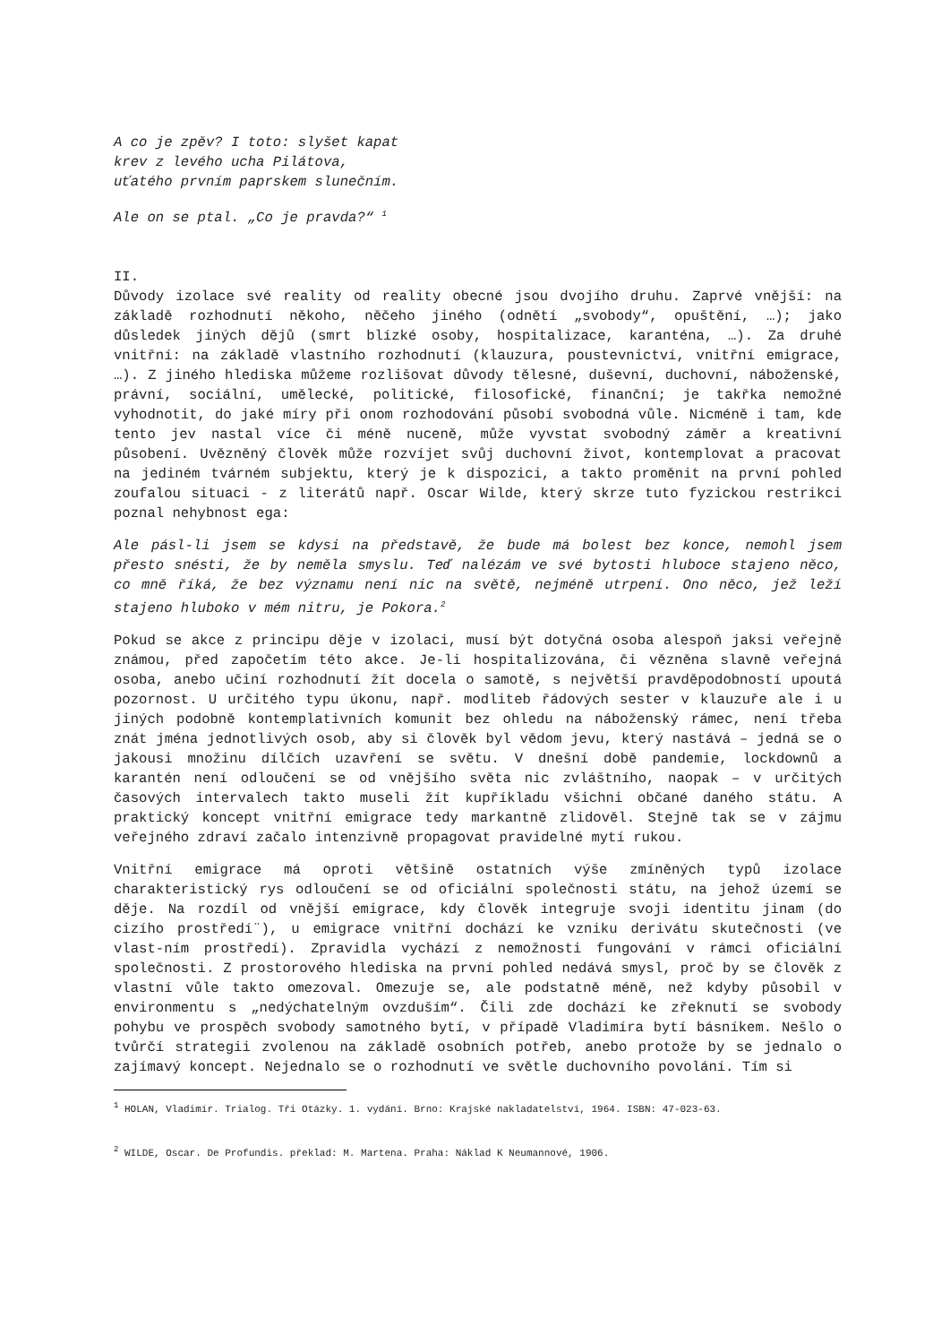A co je zpěv? I toto: slyšet kapat
krev z levého ucha Pilátova,
uťatého prvním paprskem slunečním.
Ale on se ptal. „Co je pravda?“ <sup>1</sup>
II.
Důvody izolace své reality od reality obecné jsou dvojího druhu. Zaprvé vnější: na základě rozhodnutí někoho, něčeho jiného (odnětí „svobody“, opuštění, …); jako důsledek jiných dějů (smrt blízké osoby, hospitalizace, karanténa, …). Za druhé vnitřní: na základě vlastního rozhodnutí (klauzura, poustevnictví, vnitřní emigrace, …). Z jiného hlediska můžeme rozlišovat důvody tělesné, duševní, duchovní, náboženské, právní, sociální, umělecké, politické, filosofické, finanční; je takřka nemožné vyhodnotit, do jaké míry při onom rozhodování působí svobodná vůle. Nicméně i tam, kde tento jev nastal více či méně nuceně, může vyvstat svobodný záměr a kreativní působení. Uvězněný člověk může rozvíjet svůj duchovní život, kontemplovat a pracovat na jediném tvárném subjektu, který je k dispozici, a takto proměnit na první pohled zoufalou situaci - z literátů např. Oscar Wilde, který skrze tuto fyzickou restrikci poznal nehybnost ega:
Ale pásl-li jsem se kdysi na představě, že bude má bolest bez konce, nemohl jsem přesto snésti, že by neměla smyslu. Teď nalézám ve své bytosti hluboce stajeno něco, co mně říká, že bez významu není nic na světě, nejméně utrpení. Ono něco, jež leží stajeno hluboko v mém nitru, je Pokora.<sup>2</sup>
Pokud se akce z principu děje v izolaci, musí být dotyčná osoba alespoň jaksi veřejně známou, před započetím této akce. Je-li hospitalizována, či vězněna slavně veřejná osoba, anebo učiní rozhodnutí žít docela o samotě, s největší pravděpodobností upoutá pozornost. U určitého typu úkonu, např. modliteb řádových sester v klauzuře ale i u jiných podobně kontemplativních komunit bez ohledu na náboženský rámec, není třeba znát jména jednotlivých osob, aby si člověk byl vědom jevu, který nastává – jedná se o jakousi množinu dílčích uzavření se světu. V dnešní době pandemie, lockdownů a karantén není odloučení se od vnějšího světa nic zvláštního, naopak – v určitých časových intervalech takto museli žít kupříkladu všichni občané daného státu. A praktický koncept vnitřní emigrace tedy markantně zlidověl. Stejně tak se v zájmu veřejného zdraví začalo intenzivně propagovat pravidelné mytí rukou.
Vnitřní emigrace má oproti většině ostatních výše zmíněných typů izolace charakteristický rys odloučení se od oficiální společnosti státu, na jehož území se děje. Na rozdíl od vnější emigrace, kdy člověk integruje svoji identitu jinam (do cizího prostředí¨), u emigrace vnitřní dochází ke vzniku derivátu skutečnosti (ve vlast-ním prostředí). Zpravidla vychází z nemožnosti fungování v rámci oficiální společnosti. Z prostorového hlediska na první pohled nedává smysl, proč by se člověk z vlastní vůle takto omezoval. Omezuje se, ale podstatně méně, než kdyby působil v environmentu s „nedýchatelným ovzduším“. Čili zde dochází ke zřeknutí se svobody pohybu ve prospěch svobody samotného bytí, v případě Vladimíra bytí básníkem. Nešlo o tvůrčí strategii zvolenou na základě osobních potřeb, anebo protože by se jednalo o zajímavý koncept. Nejednalo se o rozhodnutí ve světle duchovního povolání. Tím si
<sup>1</sup> HOLAN, Vladimír. Trialog. Tři Otázky. 1. vydání. Brno: Krajské nakladatelství, 1964. ISBN: 47-023-63.
<sup>2</sup> WILDE, Oscar. De Profundis. překlad: M. Martena. Praha: Náklad K Neumannové, 1906.